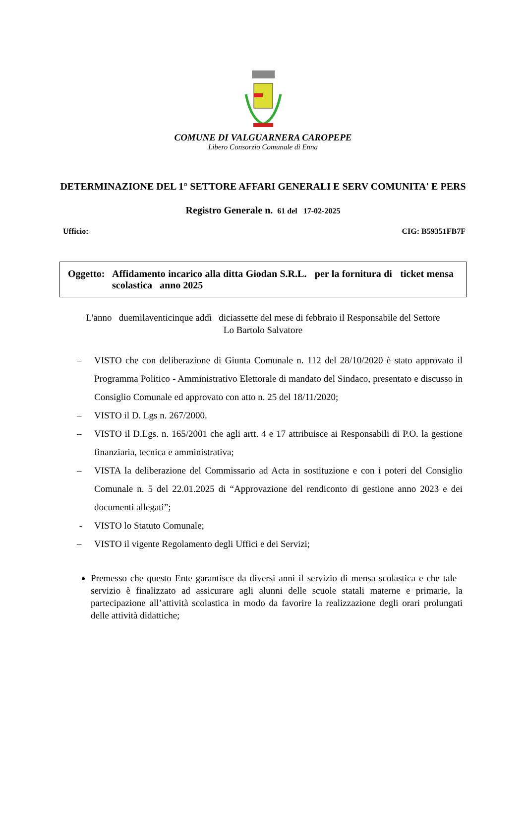COMUNE DI VALGUARNERA CAROPEPE
Libero Consorzio Comunale di Enna
DETERMINAZIONE DEL 1° SETTORE AFFARI GENERALI E SERV COMUNITA' E PERS
Registro Generale n. 61 del 17-02-2025
Ufficio: CIG: B59351FB7F
Oggetto:
Affidamento incarico alla ditta Giodan S.R.L. per la fornitura di ticket mensa scolastica anno 2025
L'anno duemilaventicinque addì diciassette del mese di febbraio il Responsabile del Settore
Lo Bartolo Salvatore
– VISTO che con deliberazione di Giunta Comunale n. 112 del 28/10/2020 è stato approvato il Programma Politico - Amministrativo Elettorale di mandato del Sindaco, presentato e discusso in Consiglio Comunale ed approvato con atto n. 25 del 18/11/2020;
– VISTO il D. Lgs n. 267/2000.
– VISTO il D.Lgs. n. 165/2001 che agli artt. 4 e 17 attribuisce ai Responsabili di P.O. la gestione finanziaria, tecnica e amministrativa;
– VISTA la deliberazione del Commissario ad Acta in sostituzione e con i poteri del Consiglio Comunale n. 5 del 22.01.2025 di “Approvazione del rendiconto di gestione anno 2023 e dei documenti allegati”;
- VISTO lo Statuto Comunale;
– VISTO il vigente Regolamento degli Uffici e dei Servizi;
Premesso che questo Ente garantisce da diversi anni il servizio di mensa scolastica e che tale servizio è finalizzato ad assicurare agli alunni delle scuole statali materne e primarie, la partecipazione all’attività scolastica in modo da favorire la realizzazione degli orari prolungati delle attività didattiche;